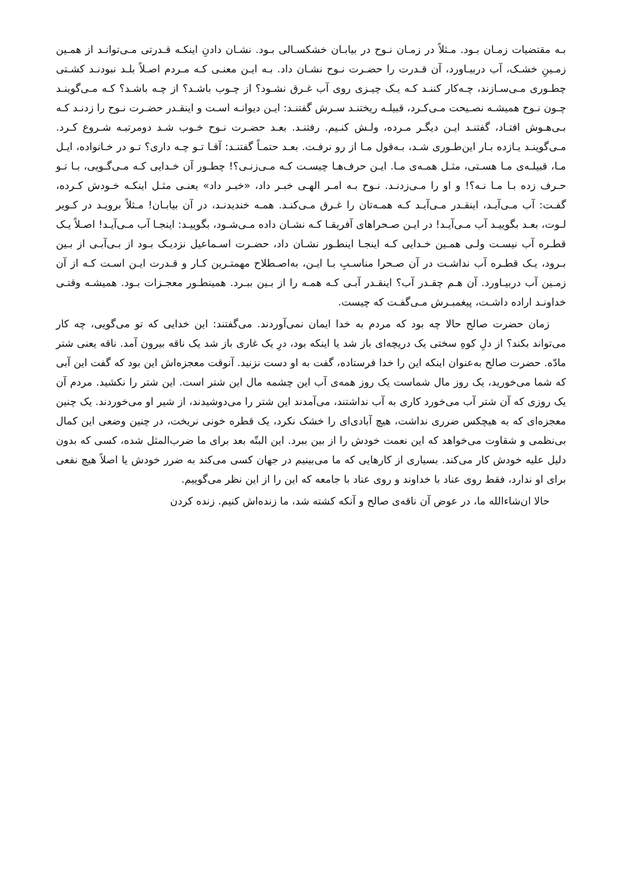بـه مقتضیات زمـان بـود. مـثلاً در زمـان نـوح در بیابـان خشکسـالی بـود. نشـان دادنِ اینکـه قـدرتی مـی‌توانـد از همـین زمـینِ خشـک، آب دربیـاورد، آن قـدرت را حضـرت نـوح نشـان داد. بـه ایـن معنـی کـه مـردم اصـلاً بلـد نبودنـد کشـتی چطـوری مـی‌سـازند، چـه‌کار کننـد کـه یـک چیـزی روی آب غـرق نشـود؟ از چـوب باشـد؟ از چـه باشـد؟ کـه مـی‌گوینـد چـون نـوح همیشـه نصـیحت مـی‌کـرد، قبیلـه ریختنـد سـرش گفتنـد: ایـن دیوانـه اسـت و اینقـدر حضـرت نـوح را زدنـد کـه بـی‌هـوش افتـاد، گفتنـد ایـن دیگـر مـرده، ولـش کنـیم. رفتنـد. بعـد حضـرت نـوح خـوب شـد دومرتبـه شـروع کـرد. مـی‌گوینـد یـازده بـار این‌طـوری شـد، بـه‌قول مـا از رو نرفـت. بعـد حتمـاً گفتنـد: آقـا تـو چـه داری؟ تـو در خـانواده، ایـل مـا، قبیلـه‌ی مـا هسـتی، مثـل همـه‌ی مـا. ایـن حرف‌هـا چیسـت کـه مـی‌زنـی؟! چطـور آن خـدایی کـه مـی‌گـویی، بـا تـو حـرف زده بـا مـا نـه؟! و او را مـی‌زدنـد. نـوح بـه امـر الهـی خبـر داد، «خبـر داد» یعنـی مثـل اینکـه خـودش کـرده، گفـت: آب مـی‌آیـد، اینقـدر مـی‌آیـد کـه همـه‌تان را غـرق مـی‌کنـد. همـه خندیدنـد، در آن بیابـان! مـثلاً برویـد در کـویر لـوت، بعـد بگوییـد آب مـی‌آیـد! در ایـن صـحراهای آفریقـا کـه نشـان داده مـی‌شـود، بگوییـد: اینجـا آب مـی‌آیـد! اصـلاً یـک قطـره آب نیسـت ولـی همـین خـدایی کـه اینجـا اینطـور نشـان داد، حضـرت اسـماعیل نزدیـک بـود از بـی‌آبـی از بـین بـرود، یـک قطـره آب نداشـت در آن صـحرا مناسـبِ بـا ایـن، به‌اصـطلاح مهمتـرین کـار و قـدرت ایـن اسـت کـه از آن زمـین آب دربیـاورد. آن هـم چقـدر آب؟ اینقـدر آبـی کـه همـه را از بـین ببـرد. همینطـور معجـزات بـود. همیشـه وقتـی خداونـد اراده داشـت، پیغمبـرش مـی‌گفـت که چیست.
زمان حضرت صالح حالا چه بود که مردم به خدا ایمان نمی‌آوردند. می‌گفتند: این خدایی که تو می‌گویی، چه کار می‌تواند بکند؟ از دلِ کوهِ سختی یک دریچه‌ای باز شد یا اینکه بود، درِ یک غاری باز شد یک ناقه بیرون آمد. ناقه یعنی شتر مادّه. حضرت صالح به‌عنوان اینکه این را خدا فرستاده، گفت به او دست نزنید. آنوقت معجزه‌اش این بود که گفت این آبی که شما می‌خورید، یک روز مال شماست یک روز همه‌ی آب این چشمه مال این شتر است. این شتر را نکشید. مردم آن یک روزی که آن شتر آب می‌خورد کاری به آب نداشتند، می‌آمدند این شتر را می‌دوشیدند، از شیر او می‌خوردند. یک چنین معجزه‌ای که به هیچکس ضرری نداشت، هیچ آبادی‌ای را خشک نکرد، یک قطره خونی نریخت، در چنین وضعی این کمال بی‌نظمی و شقاوت می‌خواهد که این نعمت خودش را از بین ببرد. این البتّه بعد برای ما ضرب‌المثل شده، کسی که بدون دلیل علیه خودش کار می‌کند. بسیاری از کارهایی که ما می‌بینیم در جهان کسی می‌کند به ضرر خودش یا اصلاً هیچ نفعی برای او ندارد، فقط روی عناد با خداوند و روی عناد با جامعه که این را از این نظر می‌گوییم.
حالا ان‌شاءالله ما، در عوض آن ناقه‌ی صالح و آنکه کشته شد، ما زنده‌اش کنیم. زنده کردن